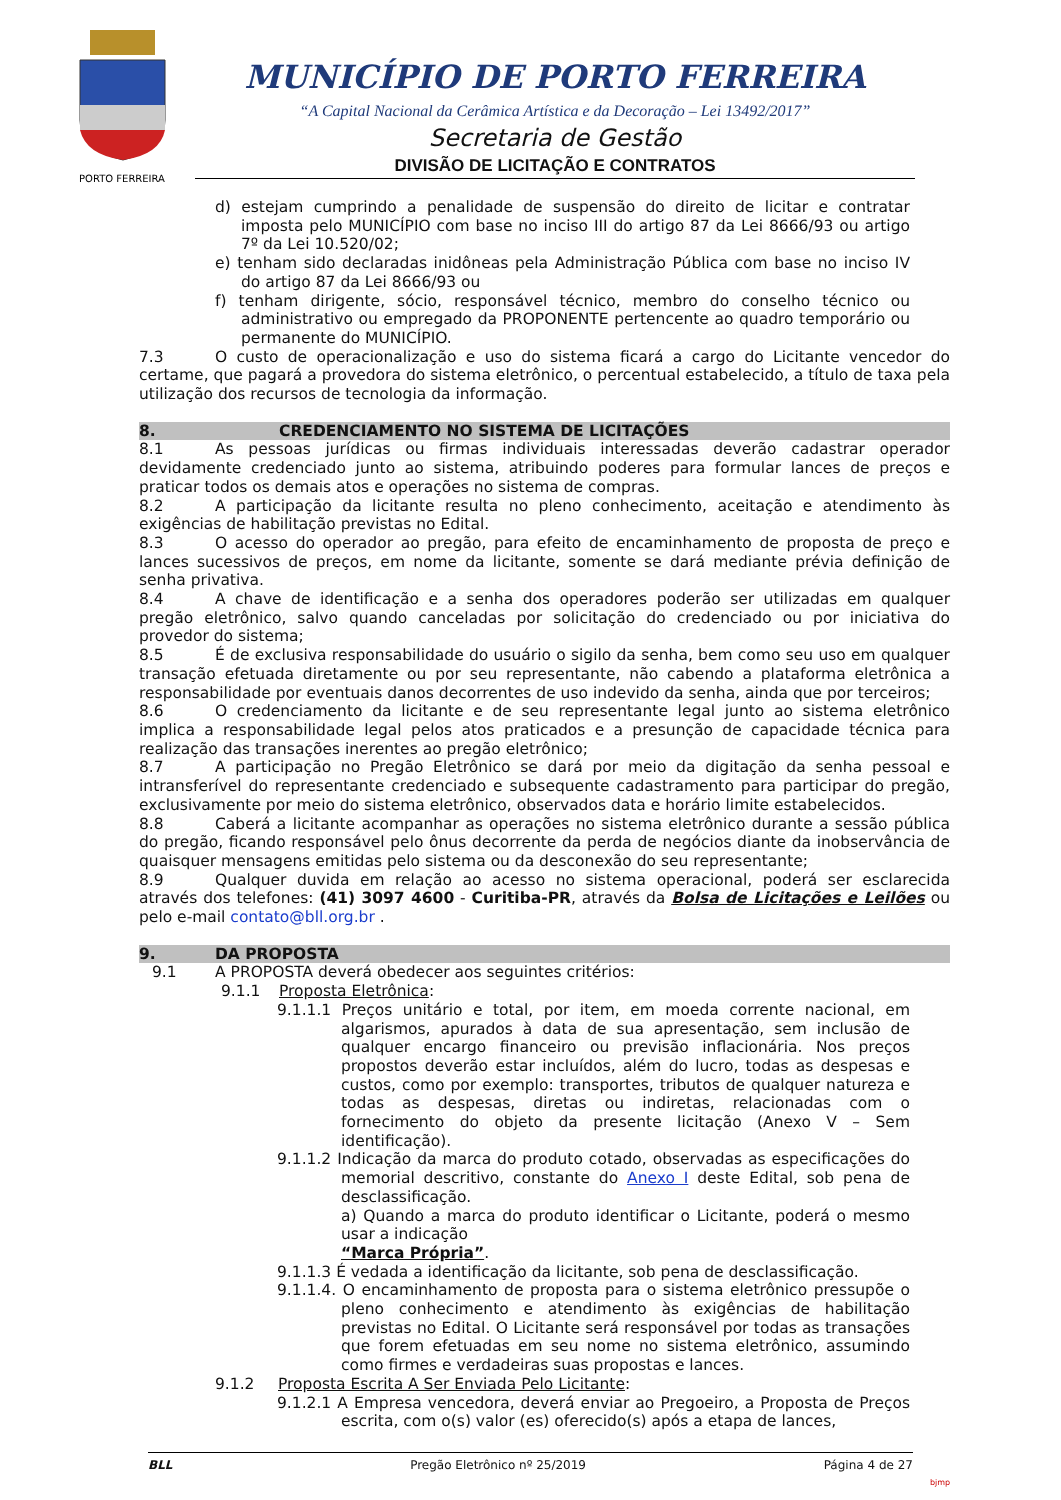PORTO FERREIRA
MUNICÍPIO DE PORTO FERREIRA
“A Capital Nacional da Cerâmica Artística e da Decoração – Lei 13492/2017”
Secretaria de Gestão
DIVISÃO DE LICITAÇÃO E CONTRATOS
d) estejam cumprindo a penalidade de suspensão do direito de licitar e contratar imposta pelo MUNICÍPIO com base no inciso III do artigo 87 da Lei 8666/93 ou artigo 7º da Lei 10.520/02;
e) tenham sido declaradas inidôneas pela Administração Pública com base no inciso IV do artigo 87 da Lei 8666/93 ou
f) tenham dirigente, sócio, responsável técnico, membro do conselho técnico ou administrativo ou empregado da PROPONENTE pertencente ao quadro temporário ou permanente do MUNICÍPIO.
7.3 O custo de operacionalização e uso do sistema ficará a cargo do Licitante vencedor do certame, que pagará a provedora do sistema eletrônico, o percentual estabelecido, a título de taxa pela utilização dos recursos de tecnologia da informação.
8. CREDENCIAMENTO NO SISTEMA DE LICITAÇÕES
8.1 As pessoas jurídicas ou firmas individuais interessadas deverão cadastrar operador devidamente credenciado junto ao sistema, atribuindo poderes para formular lances de preços e praticar todos os demais atos e operações no sistema de compras.
8.2 A participação da licitante resulta no pleno conhecimento, aceitação e atendimento às exigências de habilitação previstas no Edital.
8.3 O acesso do operador ao pregão, para efeito de encaminhamento de proposta de preço e lances sucessivos de preços, em nome da licitante, somente se dará mediante prévia definição de senha privativa.
8.4 A chave de identificação e a senha dos operadores poderão ser utilizadas em qualquer pregão eletrônico, salvo quando canceladas por solicitação do credenciado ou por iniciativa do provedor do sistema;
8.5 É de exclusiva responsabilidade do usuário o sigilo da senha, bem como seu uso em qualquer transação efetuada diretamente ou por seu representante, não cabendo a plataforma eletrônica a responsabilidade por eventuais danos decorrentes de uso indevido da senha, ainda que por terceiros;
8.6 O credenciamento da licitante e de seu representante legal junto ao sistema eletrônico implica a responsabilidade legal pelos atos praticados e a presunção de capacidade técnica para realização das transações inerentes ao pregão eletrônico;
8.7 A participação no Pregão Eletrônico se dará por meio da digitação da senha pessoal e intransferível do representante credenciado e subsequente cadastramento para participar do pregão, exclusivamente por meio do sistema eletrônico, observados data e horário limite estabelecidos.
8.8 Caberá a licitante acompanhar as operações no sistema eletrônico durante a sessão pública do pregão, ficando responsável pelo ônus decorrente da perda de negócios diante da inobservância de quaisquer mensagens emitidas pelo sistema ou da desconexão do seu representante;
8.9 Qualquer duvida em relação ao acesso no sistema operacional, poderá ser esclarecida através dos telefones: (41) 3097 4600 - Curitiba-PR, através da Bolsa de Licitações e Leilões ou pelo e-mail contato@bll.org.br .
9. DA PROPOSTA
9.1 A PROPOSTA deverá obedecer aos seguintes critérios:
9.1.1 Proposta Eletrônica:
9.1.1.1 Preços unitário e total, por item, em moeda corrente nacional, em algarismos, apurados à data de sua apresentação, sem inclusão de qualquer encargo financeiro ou previsão inflacionária. Nos preços propostos deverão estar incluídos, além do lucro, todas as despesas e custos, como por exemplo: transportes, tributos de qualquer natureza e todas as despesas, diretas ou indiretas, relacionadas com o fornecimento do objeto da presente licitação (Anexo V – Sem identificação).
9.1.1.2 Indicação da marca do produto cotado, observadas as especificações do memorial descritivo, constante do Anexo I deste Edital, sob pena de desclassificação.
a) Quando a marca do produto identificar o Licitante, poderá o mesmo usar a indicação
“Marca Própria”.
9.1.1.3 É vedada a identificação da licitante, sob pena de desclassificação.
9.1.1.4. O encaminhamento de proposta para o sistema eletrônico pressupõe o pleno conhecimento e atendimento às exigências de habilitação previstas no Edital. O Licitante será responsável por todas as transações que forem efetuadas em seu nome no sistema eletrônico, assumindo como firmes e verdadeiras suas propostas e lances.
9.1.2 Proposta Escrita A Ser Enviada Pelo Licitante:
9.1.2.1 A Empresa vencedora, deverá enviar ao Pregoeiro, a Proposta de Preços escrita, com o(s) valor (es) oferecido(s) após a etapa de lances,
BLL Pregão Eletrônico nº 25/2019 Página 4 de 27
bjmp